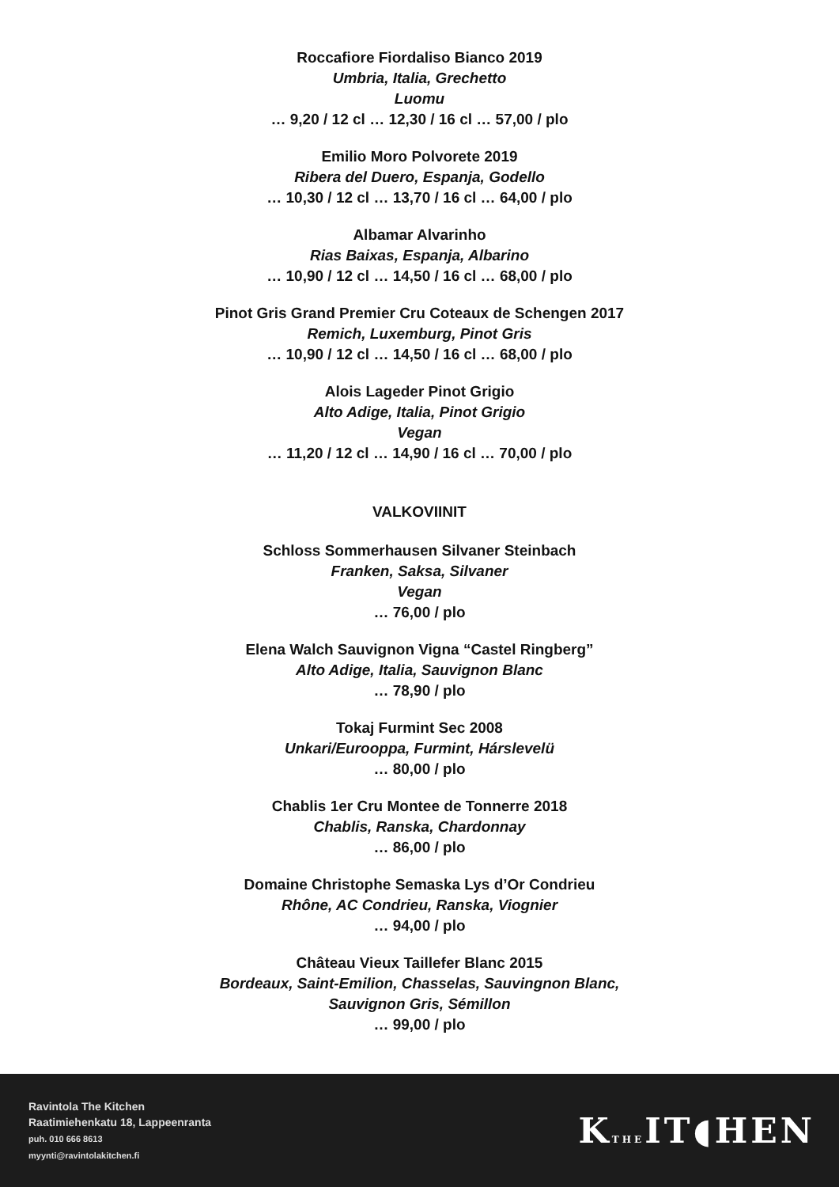Roccafiore Fiordaliso Bianco 2019
Umbria, Italia, Grechetto
Luomu
… 9,20 / 12 cl … 12,30 / 16 cl … 57,00 / plo
Emilio Moro Polvorete 2019
Ribera del Duero, Espanja, Godello
… 10,30 / 12 cl … 13,70 / 16 cl … 64,00 / plo
Albamar Alvarinho
Rias Baixas, Espanja, Albarino
… 10,90 / 12 cl … 14,50 / 16 cl … 68,00 / plo
Pinot Gris Grand Premier Cru Coteaux de Schengen 2017
Remich, Luxemburg, Pinot Gris
… 10,90 / 12 cl … 14,50 / 16 cl … 68,00 / plo
Alois Lageder Pinot Grigio
Alto Adige, Italia, Pinot Grigio
Vegan
… 11,20 / 12 cl … 14,90 / 16 cl … 70,00 / plo
VALKOVIINIT
Schloss Sommerhausen Silvaner Steinbach
Franken, Saksa, Silvaner
Vegan
… 76,00 / plo
Elena Walch Sauvignon Vigna “Castel Ringberg”
Alto Adige, Italia, Sauvignon Blanc
… 78,90 / plo
Tokaj Furmint Sec 2008
Unkari/Eurooppa, Furmint, Hárslevelü
… 80,00 / plo
Chablis 1er Cru Montee de Tonnerre 2018
Chablis, Ranska, Chardonnay
… 86,00 / plo
Domaine Christophe Semaska Lys d’Or Condrieu
Rhône, AC Condrieu, Ranska, Viognier
… 94,00 / plo
Château Vieux Taillefer Blanc 2015
Bordeaux, Saint-Emilion, Chasselas, Sauvingnon Blanc,
Sauvignon Gris, Sémillon
… 99,00 / plo
Ravintola The Kitchen
Raatimiehenkatu 18, Lappeenranta
puh. 010 666 8613
myynti@ravintolakitchen.fi
KTHEIT◖HEN